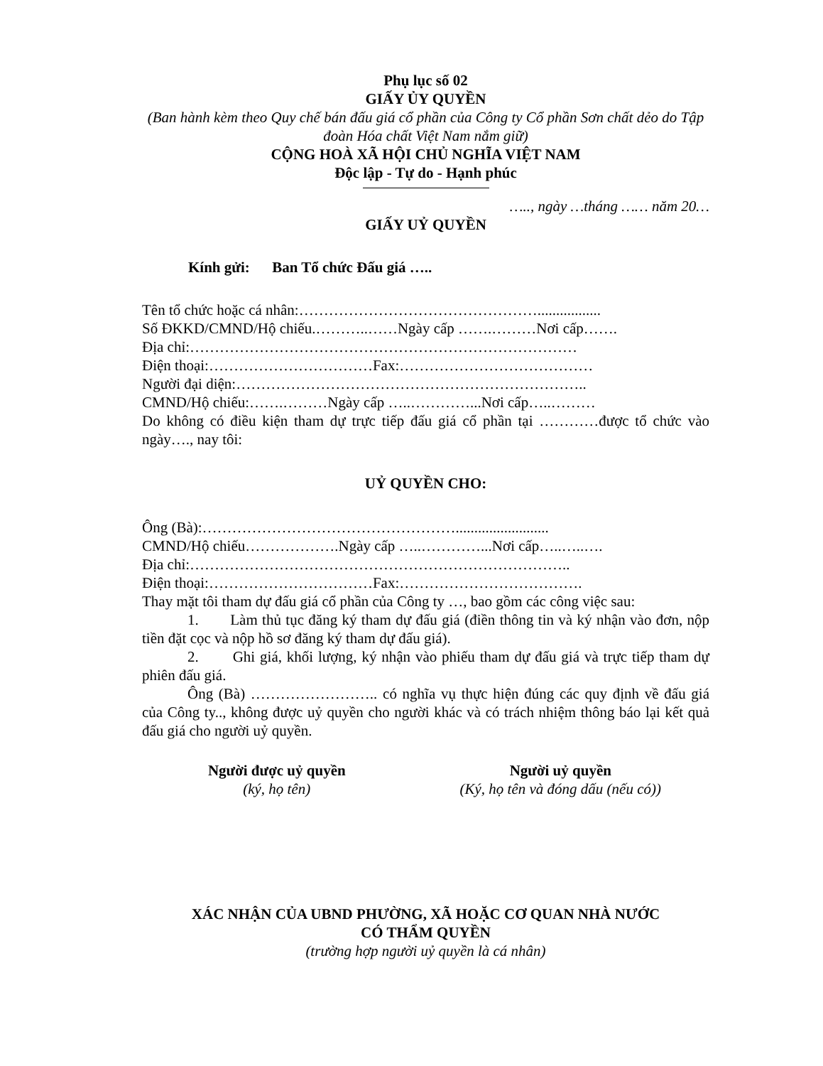Phụ lục số 02
GIẤY ỦY QUYỀN
(Ban hành kèm theo Quy chế bán đấu giá cổ phần của Công ty Cổ phần Sơn chất dẻo do Tập đoàn Hóa chất Việt Nam nắm giữ)
CỘNG HOÀ XÃ HỘI CHỦ NGHĨA VIỆT NAM
Độc lập - Tự do - Hạnh phúc
….., ngày …tháng …… năm 20…
GIẤY UỶ QUYỀN
Kính gửi: Ban Tổ chức Đấu giá …..
Tên tổ chức hoặc cá nhân:………………………………………….................
Số ĐKKD/CMND/Hộ chiếu.………..……Ngày cấp …….………Nơi cấp…….
Địa chỉ:……………………………………………………………………
Điện thoại:……………………………Fax:…………………………………
Người đại diện:……………………………………………………………..
CMND/Hộ chiếu:…….………Ngày cấp …..…………...Nơi cấp…..………
Do không có điều kiện tham dự trực tiếp đấu giá cổ phần tại …………được tổ chức vào ngày…., nay tôi:
UỶ QUYỀN CHO:
Ông (Bà):…………………………………………….........................
CMND/Hộ chiếu……………….Ngày cấp …..…………...Nơi cấp…..…..….
Địa chỉ:…………………………………………………………………..
Điện thoại:……………………………Fax:……………………………….
Thay mặt tôi tham dự đấu giá cổ phần của Công ty …, bao gồm các công việc sau:
1. Làm thủ tục đăng ký tham dự đấu giá (điền thông tin và ký nhận vào đơn, nộp tiền đặt cọc và nộp hồ sơ đăng ký tham dự đấu giá).
2. Ghi giá, khối lượng, ký nhận vào phiếu tham dự đấu giá và trực tiếp tham dự phiên đấu giá.
Ông (Bà) …………………….. có nghĩa vụ thực hiện đúng các quy định về đấu giá của Công ty.., không được uỷ quyền cho người khác và có trách nhiệm thông báo lại kết quả đấu giá cho người uỷ quyền.
Người được uỷ quyền
(ký, họ tên)
Người uỷ quyền
(Ký, họ tên và đóng dấu (nếu có))
XÁC NHẬN CỦA UBND PHƯỜNG, XÃ HOẶC CƠ QUAN NHÀ NƯỚC
CÓ THẨM QUYỀN
(trường hợp người uỷ quyền là cá nhân)